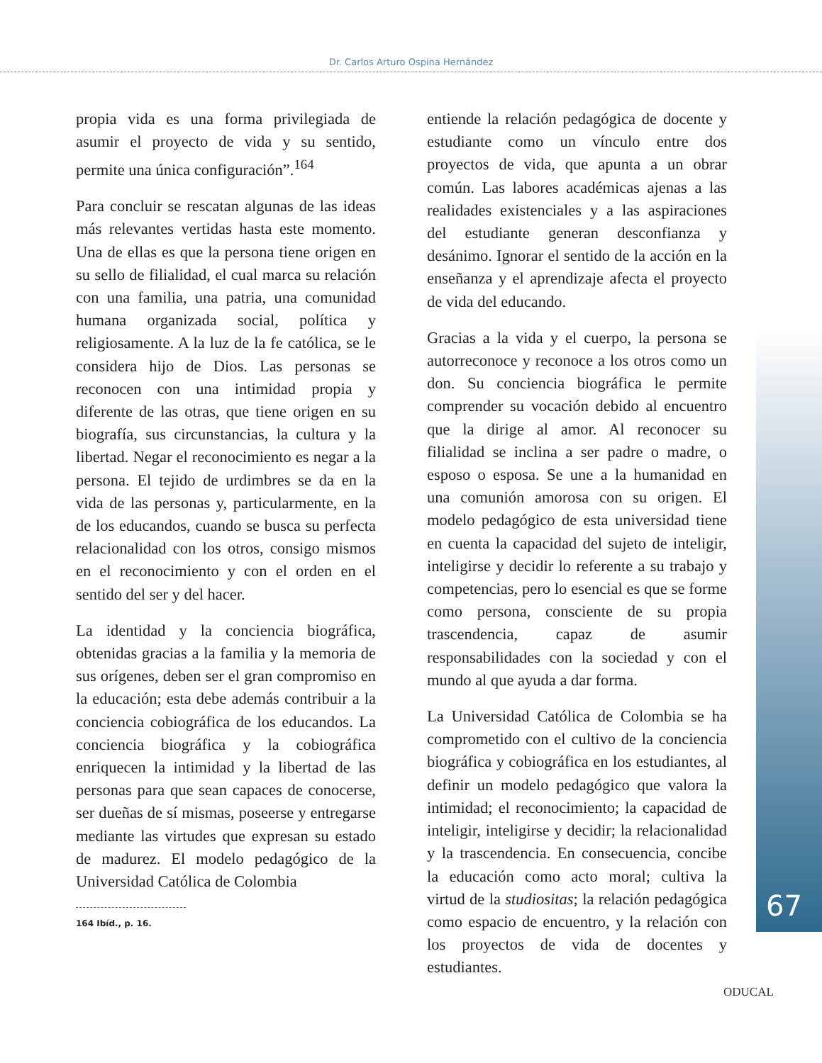Dr. Carlos Arturo Ospina Hernández
propia vida es una forma privilegiada de asumir el proyecto de vida y su sentido, permite una única configuración”.<sup>164</sup>
Para concluir se rescatan algunas de las ideas más relevantes vertidas hasta este momento. Una de ellas es que la persona tiene origen en su sello de filialidad, el cual marca su relación con una familia, una patria, una comunidad humana organizada social, política y religiosamente. A la luz de la fe católica, se le considera hijo de Dios. Las personas se reconocen con una intimidad propia y diferente de las otras, que tiene origen en su biografía, sus circunstancias, la cultura y la libertad. Negar el reconocimiento es negar a la persona. El tejido de urdimbres se da en la vida de las personas y, particularmente, en la de los educandos, cuando se busca su perfecta relacionalidad con los otros, consigo mismos en el reconocimiento y con el orden en el sentido del ser y del hacer.
La identidad y la conciencia biográfica, obtenidas gracias a la familia y la memoria de sus orígenes, deben ser el gran compromiso en la educación; esta debe además contribuir a la conciencia cobiográfica de los educandos. La conciencia biográfica y la cobiográfica enriquecen la intimidad y la libertad de las personas para que sean capaces de conocerse, ser dueñas de sí mismas, poseerse y entregarse mediante las virtudes que expresan su estado de madurez. El modelo pedagógico de la Universidad Católica de Colombia
164 Ibíd., p. 16.
entiende la relación pedagógica de docente y estudiante como un vínculo entre dos proyectos de vida, que apunta a un obrar común. Las labores académicas ajenas a las realidades existenciales y a las aspiraciones del estudiante generan desconfianza y desánimo. Ignorar el sentido de la acción en la enseñanza y el aprendizaje afecta el proyecto de vida del educando.
Gracias a la vida y el cuerpo, la persona se autorreconoce y reconoce a los otros como un don. Su conciencia biográfica le permite comprender su vocación debido al encuentro que la dirige al amor. Al reconocer su filialidad se inclina a ser padre o madre, o esposo o esposa. Se une a la humanidad en una comunión amorosa con su origen. El modelo pedagógico de esta universidad tiene en cuenta la capacidad del sujeto de inteligir, inteligirse y decidir lo referente a su trabajo y competencias, pero lo esencial es que se forme como persona, consciente de su propia trascendencia, capaz de asumir responsabilidades con la sociedad y con el mundo al que ayuda a dar forma.
La Universidad Católica de Colombia se ha comprometido con el cultivo de la conciencia biográfica y cobiográfica en los estudiantes, al definir un modelo pedagógico que valora la intimidad; el reconocimiento; la capacidad de inteligir, inteligirse y decidir; la relacionalidad y la trascendencia. En consecuencia, concibe la educación como acto moral; cultiva la virtud de la studiositas; la relación pedagógica como espacio de encuentro, y la relación con los proyectos de vida de docentes y estudiantes.
67
ODUCAL